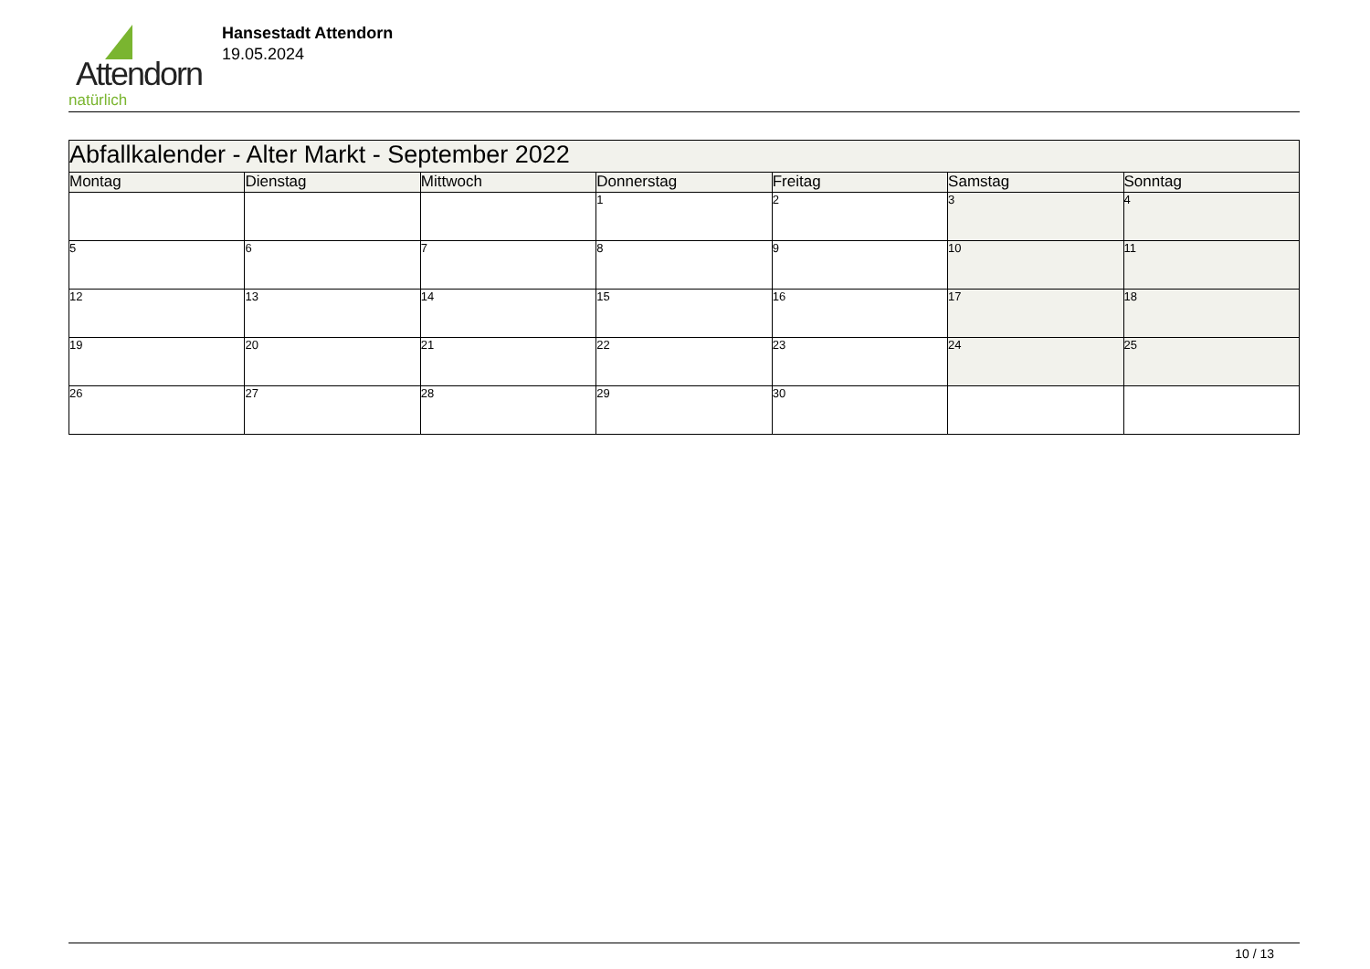Attendorn
natürlich
Hansestadt Attendorn
19.05.2024
| Abfallkalender - Alter Markt - September 2022 | | | | | | |
| Montag | Dienstag | Mittwoch | Donnerstag | Freitag | Samstag | Sonntag |
| | | | 1 | 2 | 3 | 4 |
| 5 | 6 | 7 | 8 | 9 | 10 | 11 |
| 12 | 13 | 14 | 15 | 16 | 17 | 18 |
| 19 | 20 | 21 | 22 | 23 | 24 | 25 |
| 26 | 27 | 28 | 29 | 30 | | |
10 / 13